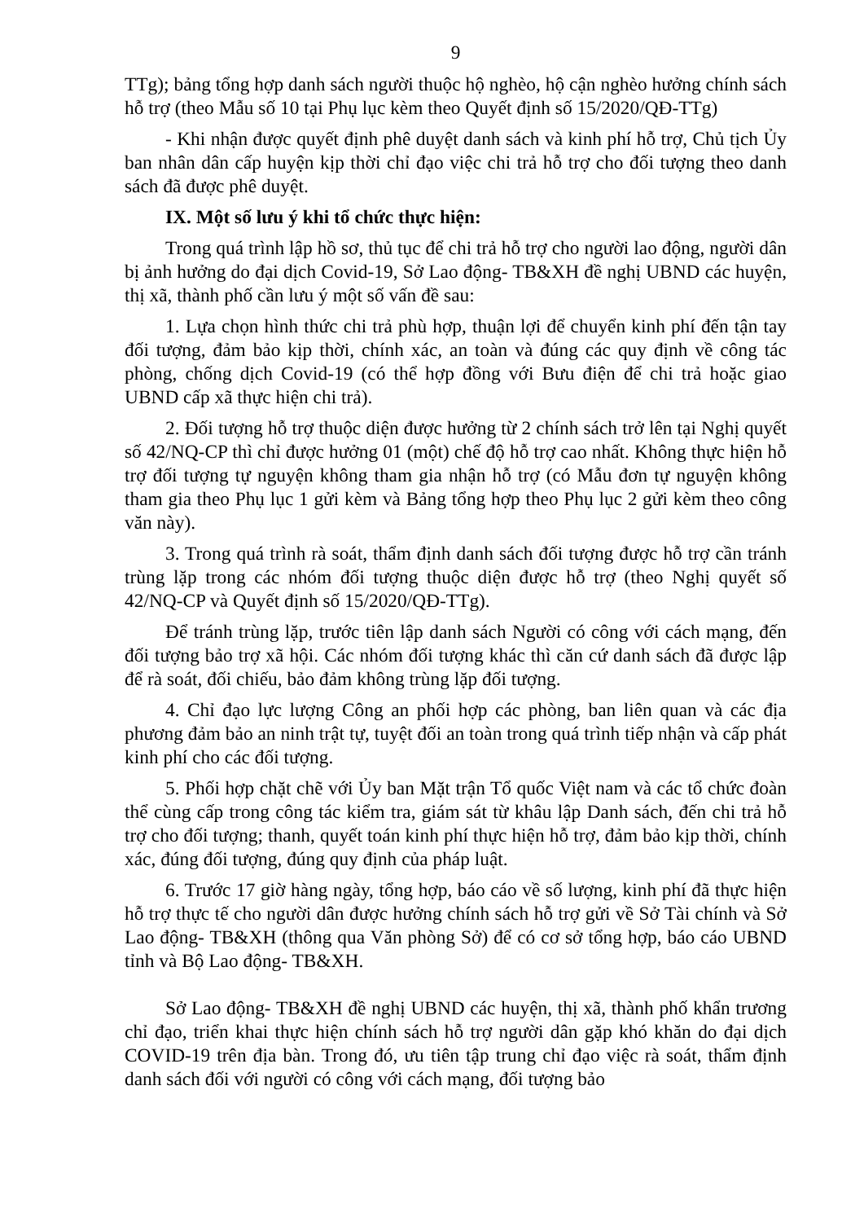9
TTg); bảng tổng hợp danh sách người thuộc hộ nghèo, hộ cận nghèo hưởng chính sách hỗ trợ (theo Mẫu số 10 tại Phụ lục kèm theo Quyết định số 15/2020/QĐ-TTg)
- Khi nhận được quyết định phê duyệt danh sách và kinh phí hỗ trợ, Chủ tịch Ủy ban nhân dân cấp huyện kịp thời chỉ đạo việc chi trả hỗ trợ cho đối tượng theo danh sách đã được phê duyệt.
IX. Một số lưu ý khi tổ chức thực hiện:
Trong quá trình lập hồ sơ, thủ tục để chi trả hỗ trợ cho người lao động, người dân bị ảnh hưởng do đại dịch Covid-19, Sở Lao động- TB&XH đề nghị UBND các huyện, thị xã, thành phố cần lưu ý một số vấn đề sau:
1. Lựa chọn hình thức chi trả phù hợp, thuận lợi để chuyển kinh phí đến tận tay đối tượng, đảm bảo kịp thời, chính xác, an toàn và đúng các quy định về công tác phòng, chống dịch Covid-19 (có thể hợp đồng với Bưu điện để chi trả hoặc giao UBND cấp xã thực hiện chi trả).
2. Đối tượng hỗ trợ thuộc diện được hưởng từ 2 chính sách trở lên tại Nghị quyết số 42/NQ-CP thì chỉ được hưởng 01 (một) chế độ hỗ trợ cao nhất. Không thực hiện hỗ trợ đối tượng tự nguyện không tham gia nhận hỗ trợ (có Mẫu đơn tự nguyện không tham gia theo Phụ lục 1 gửi kèm và Bảng tổng hợp theo Phụ lục 2 gửi kèm theo công văn này).
3. Trong quá trình rà soát, thẩm định danh sách đối tượng được hỗ trợ cần tránh trùng lặp trong các nhóm đối tượng thuộc diện được hỗ trợ (theo Nghị quyết số 42/NQ-CP và Quyết định số 15/2020/QĐ-TTg).
Để tránh trùng lặp, trước tiên lập danh sách Người có công với cách mạng, đến đối tượng bảo trợ xã hội. Các nhóm đối tượng khác thì căn cứ danh sách đã được lập để rà soát, đối chiếu, bảo đảm không trùng lặp đối tượng.
4. Chỉ đạo lực lượng Công an phối hợp các phòng, ban liên quan và các địa phương đảm bảo an ninh trật tự, tuyệt đối an toàn trong quá trình tiếp nhận và cấp phát kinh phí cho các đối tượng.
5. Phối hợp chặt chẽ với Ủy ban Mặt trận Tổ quốc Việt nam và các tổ chức đoàn thể cùng cấp trong công tác kiểm tra, giám sát từ khâu lập Danh sách, đến chi trả hỗ trợ cho đối tượng; thanh, quyết toán kinh phí thực hiện hỗ trợ, đảm bảo kịp thời, chính xác, đúng đối tượng, đúng quy định của pháp luật.
6. Trước 17 giờ hàng ngày, tổng hợp, báo cáo về số lượng, kinh phí đã thực hiện hỗ trợ thực tế cho người dân được hưởng chính sách hỗ trợ gửi về Sở Tài chính và Sở Lao động- TB&XH (thông qua Văn phòng Sở) để có cơ sở tổng hợp, báo cáo UBND tỉnh và Bộ Lao động- TB&XH.
Sở Lao động- TB&XH đề nghị UBND các huyện, thị xã, thành phố khẩn trương chỉ đạo, triển khai thực hiện chính sách hỗ trợ người dân gặp khó khăn do đại dịch COVID-19 trên địa bàn. Trong đó, ưu tiên tập trung chỉ đạo việc rà soát, thẩm định danh sách đối với người có công với cách mạng, đối tượng bảo